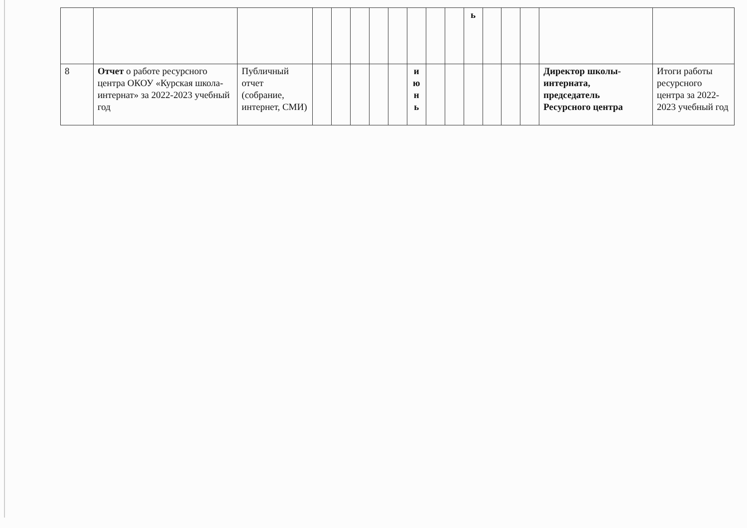| | | | | | | | | | | | ь | | | | | |
| 8 | Отчет о работе ресурсного центра ОКОУ «Курская школа-интернат» за 2022-2023 учебный год | Публичный отчет (собрание, интернет, СМИ) | | | | | | и ю н ь | | | | | | | Директор школы-интерната, председатель Ресурсного центра | Итоги работы ресурсного центра за 2022-2023 учебный год |